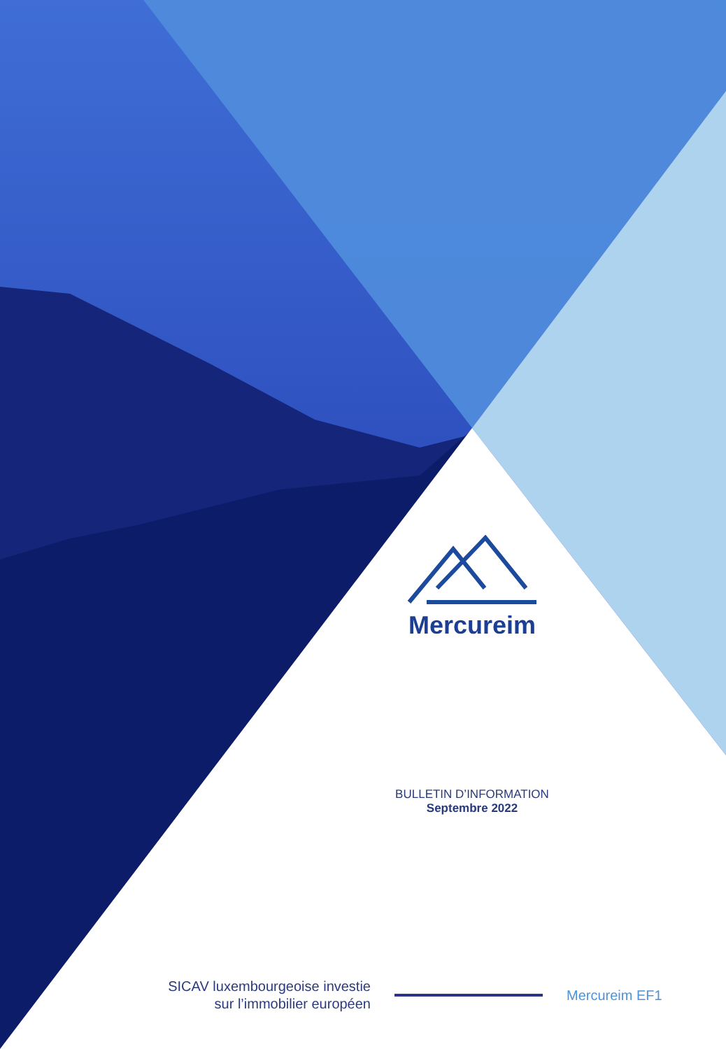Mercureim
BULLETIN D’INFORMATION
Septembre 2022
SICAV luxembourgeoise investie
sur l’immobilier européen
Mercureim EF1